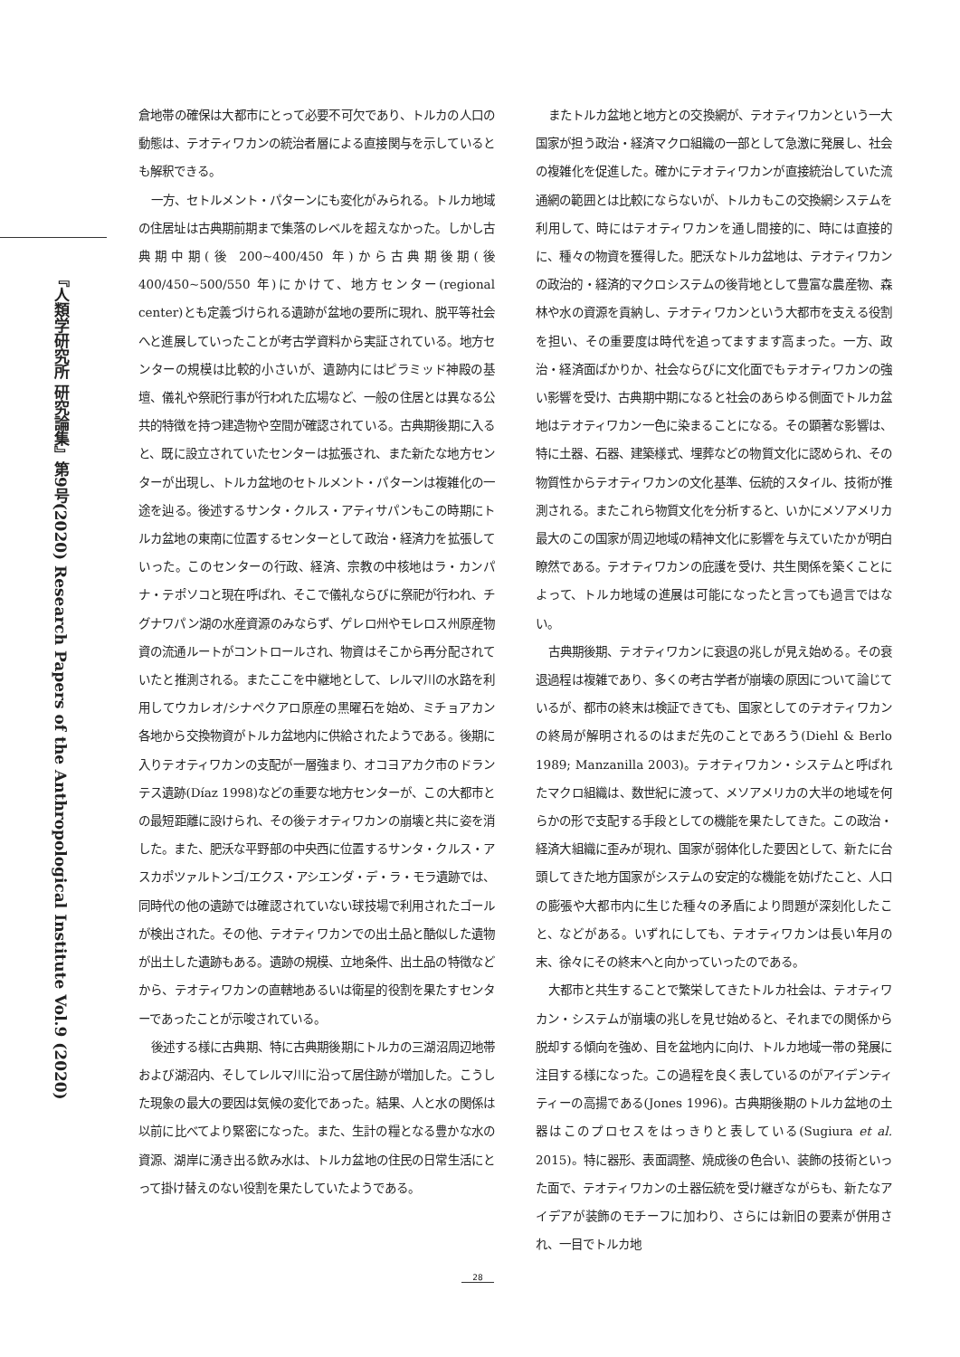『人類学研究所 研究論集』第9号(2020) Research Papers of the Anthropological Institute Vol.9 (2020)
倉地帯の確保は大都市にとって必要不可欠であり、トルカの人口の動態は、テオティワカンの統治者層による直接関与を示しているとも解釈できる。
一方、セトルメント・パターンにも変化がみられる。トルカ地域の住居址は古典期前期まで集落のレベルを超えなかった。しかし古典期中期(後 200~400/450 年)から古典期後期(後 400/450~500/550 年)にかけて、地方センター(regional center)とも定義づけられる遺跡が盆地の要所に現れ、脱平等社会へと進展していったことが考古学資料から実証されている。地方センターの規模は比較的小さいが、遺跡内にはピラミッド神殿の基壇、儀礼や祭祀行事が行われた広場など、一般の住居とは異なる公共的特徴を持つ建造物や空間が確認されている。古典期後期に入ると、既に設立されていたセンターは拡張され、また新たな地方センターが出現し、トルカ盆地のセトルメント・パターンは複雑化の一途を辿る。後述するサンタ・クルス・アティサパンもこの時期にトルカ盆地の東南に位置するセンターとして政治・経済力を拡張していった。このセンターの行政、経済、宗教の中核地はラ・カンパナ・テポソコと現在呼ばれ、そこで儀礼ならびに祭祀が行われ、チグナワパン湖の水産資源のみならず、ゲレロ州やモレロス州原産物資の流通ルートがコントロールされ、物資はそこから再分配されていたと推測される。またここを中継地として、レルマ川の水路を利用してウカレオ/シナペクアロ原産の黒曜石を始め、ミチョアカン各地から交換物資がトルカ盆地内に供給されたようである。後期に入りテオティワカンの支配が一層強まり、オコヨアカク市のドランテス遺跡(Díaz 1998)などの重要な地方センターが、この大都市との最短距離に設けられ、その後テオティワカンの崩壊と共に姿を消した。また、肥沃な平野部の中央西に位置するサンタ・クルス・アスカポツァルトンゴ/エクス・アシエンダ・デ・ラ・モラ遺跡では、同時代の他の遺跡では確認されていない球技場で利用されたゴールが検出された。その他、テオティワカンでの出土品と酷似した遺物が出土した遺跡もある。遺跡の規模、立地条件、出土品の特徴などから、テオティワカンの直轄地あるいは衛星的役割を果たすセンターであったことが示唆されている。
後述する様に古典期、特に古典期後期にトルカの三湖沼周辺地帯および湖沼内、そしてレルマ川に沿って居住跡が増加した。こうした現象の最大の要因は気候の変化であった。結果、人と水の関係は以前に比べてより緊密になった。また、生計の糧となる豊かな水の資源、湖岸に湧き出る飲み水は、トルカ盆地の住民の日常生活にとって掛け替えのない役割を果たしていたようである。
またトルカ盆地と地方との交換網が、テオティワカンという一大国家が担う政治・経済マクロ組織の一部として急激に発展し、社会の複雑化を促進した。確かにテオティワカンが直接統治していた流通網の範囲とは比較にならないが、トルカもこの交換網システムを利用して、時にはテオティワカンを通し間接的に、時には直接的に、種々の物資を獲得した。肥沃なトルカ盆地は、テオティワカンの政治的・経済的マクロシステムの後背地として豊富な農産物、森林や水の資源を貢納し、テオティワカンという大都市を支える役割を担い、その重要度は時代を追ってますます高まった。一方、政治・経済面ばかりか、社会ならびに文化面でもテオティワカンの強い影響を受け、古典期中期になると社会のあらゆる側面でトルカ盆地はテオティワカン一色に染まることになる。その顕著な影響は、特に土器、石器、建築様式、埋葬などの物質文化に認められ、その物質性からテオティワカンの文化基準、伝統的スタイル、技術が推測される。またこれら物質文化を分析すると、いかにメソアメリカ最大のこの国家が周辺地域の精神文化に影響を与えていたかが明白瞭然である。テオティワカンの庇護を受け、共生関係を築くことによって、トルカ地域の進展は可能になったと言っても過言ではない。
古典期後期、テオティワカンに衰退の兆しが見え始める。その衰退過程は複雑であり、多くの考古学者が崩壊の原因について論じているが、都市の終末は検証できても、国家としてのテオティワカンの終局が解明されるのはまだ先のことであろう(Diehl & Berlo 1989; Manzanilla 2003)。テオティワカン・システムと呼ばれたマクロ組織は、数世紀に渡って、メソアメリカの大半の地域を何らかの形で支配する手段としての機能を果たしてきた。この政治・経済大組織に歪みが現れ、国家が弱体化した要因として、新たに台頭してきた地方国家がシステムの安定的な機能を妨げたこと、人口の膨張や大都市内に生じた種々の矛盾により問題が深刻化したこと、などがある。いずれにしても、テオティワカンは長い年月の末、徐々にその終末へと向かっていったのである。
大都市と共生することで繁栄してきたトルカ社会は、テオティワカン・システムが崩壊の兆しを見せ始めると、それまでの関係から脱却する傾向を強め、目を盆地内に向け、トルカ地域一帯の発展に注目する様になった。この過程を良く表しているのがアイデンティティーの高揚である(Jones 1996)。古典期後期のトルカ盆地の土器はこのプロセスをはっきりと表している(Sugiura et al. 2015)。特に器形、表面調整、焼成後の色合い、装飾の技術といった面で、テオティワカンの土器伝統を受け継ぎながらも、新たなアイデアが装飾のモチーフに加わり、さらには新旧の要素が併用され、一目でトルカ地
28